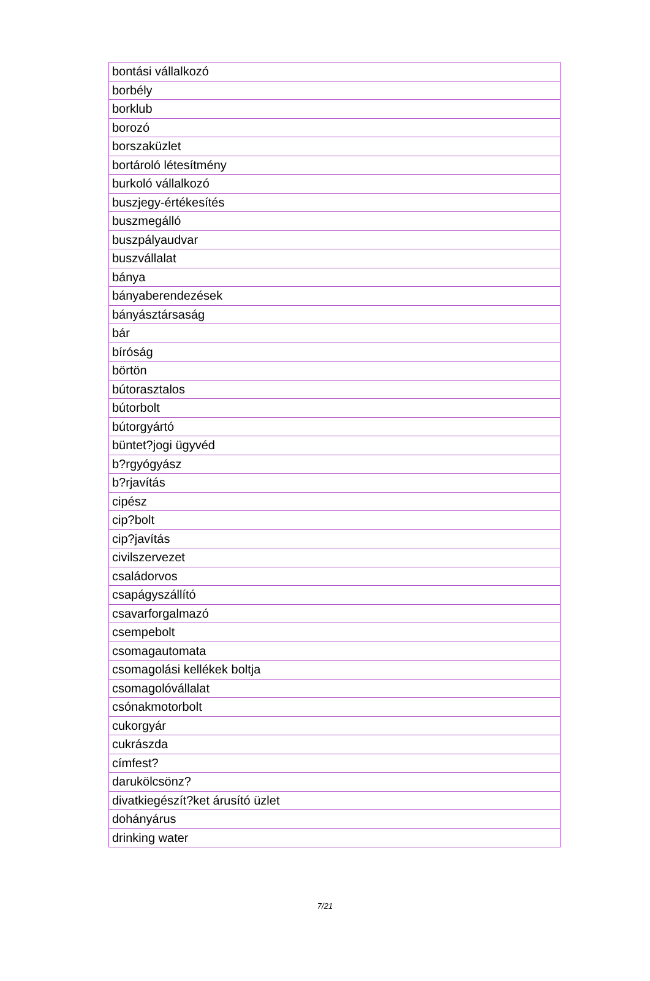| bontási vállalkozó |
| borbély |
| borklub |
| borozó |
| borszaküzlet |
| bortároló létesítmény |
| burkoló vállalkozó |
| buszjegy-értékesítés |
| buszmegálló |
| buszpályaudvar |
| buszvállalat |
| bánya |
| bányaberendezések |
| bányásztársaság |
| bár |
| bíróság |
| börtön |
| bútorasztalos |
| bútorbolt |
| bútorgyártó |
| büntet?jogi ügyvéd |
| b?rgyógyász |
| b?rjavítás |
| cipész |
| cip?bolt |
| cip?javítás |
| civilszervezet |
| családorvos |
| csapágyszállító |
| csavarforgalmazó |
| csempebolt |
| csomagautomata |
| csomagolási kellékek boltja |
| csomagolóvállalat |
| csónakmotorbolt |
| cukorgyár |
| cukrászda |
| címfest? |
| darukölcsönz? |
| divatkiegészít?ket árusító üzlet |
| dohányárus |
| drinking water |
7/21